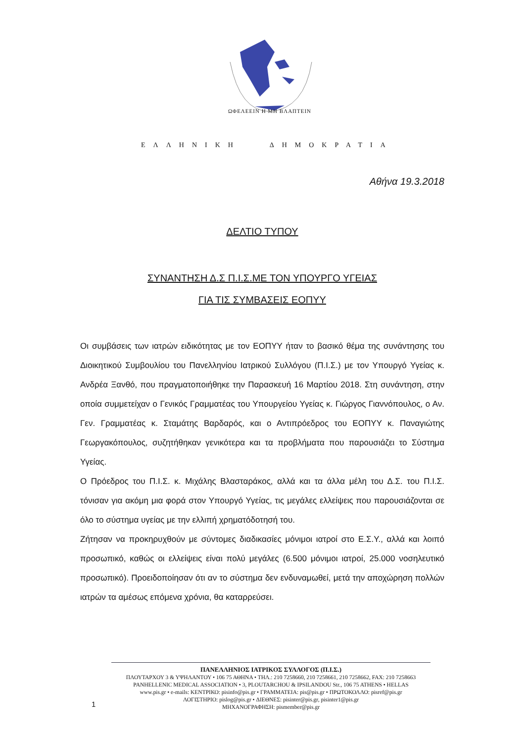ΩΦΕΛΕΕΙΝ Η ΜΗ ΒΛΑΠΤΕΙΝ
ΕΛΛΗΝΙΚΗ ΔΗΜΟΚΡΑΤΙΑ
Αθήνα 19.3.2018
ΔΕΛΤΙΟ ΤΥΠΟΥ
ΣΥΝΑΝΤΗΣΗ Δ.Σ Π.Ι.Σ.ΜΕ ΤΟΝ ΥΠΟΥΡΓΟ ΥΓΕΙΑΣ
ΓΙΑ ΤΙΣ ΣΥΜΒΑΣΕΙΣ ΕΟΠΥΥ
Οι συμβάσεις των ιατρών ειδικότητας με τον ΕΟΠΥΥ ήταν το βασικό θέμα της συνάντησης του Διοικητικού Συμβουλίου του Πανελληνίου Ιατρικού Συλλόγου (Π.Ι.Σ.) με τον Υπουργό Υγείας κ. Ανδρέα Ξανθό, που πραγματοποιήθηκε την Παρασκευή 16 Μαρτίου 2018. Στη συνάντηση, στην οποία συμμετείχαν ο Γενικός Γραμματέας του Υπουργείου Υγείας κ. Γιώργος Γιαννόπουλος, ο Αν. Γεν. Γραμματέας κ. Σταμάτης Βαρδαρός, και ο Αντιπρόεδρος του ΕΟΠΥΥ κ. Παναγιώτης Γεωργακόπουλος, συζητήθηκαν γενικότερα και τα προβλήματα που παρουσιάζει το Σύστημα Υγείας.
Ο Πρόεδρος του Π.Ι.Σ. κ. Μιχάλης Βλασταράκος, αλλά και τα άλλα μέλη του Δ.Σ. του Π.Ι.Σ. τόνισαν για ακόμη μια φορά στον Υπουργό Υγείας, τις μεγάλες ελλείψεις που παρουσιάζονται σε όλο το σύστημα υγείας με την ελλιπή χρηματόδοτησή του.
Ζήτησαν να προκηρυχθούν με σύντομες διαδικασίες μόνιμοι ιατροί στο Ε.Σ.Υ., αλλά και λοιπό προσωπικό, καθώς οι ελλείψεις είναι πολύ μεγάλες (6.500 μόνιμοι ιατροί, 25.000 νοσηλευτικό προσωπικό). Προειδοποίησαν ότι αν το σύστημα δεν ενδυναμωθεί, μετά την αποχώρηση πολλών ιατρών τα αμέσως επόμενα χρόνια, θα καταρρεύσει.
ΠΑΝΕΛΛΗΝΙΟΣ ΙΑΤΡΙΚΟΣ ΣΥΛΛΟΓΟΣ (Π.Ι.Σ.)
ΠΛΟΥΤΑΡΧΟΥ 3 & ΥΨΗΛΑΝΤΟΥ • 106 75 ΑΘΗΝΑ • ΤΗΛ.: 210 7258660, 210 7258661, 210 7258662, FAX: 210 7258663
PANHELLENIC MEDICAL ASSOCIATION • 3, PLOUTARCHOU & IPSILANDOU Str., 106 75 ATHENS • HELLAS
www.pis.gr • e-mails: ΚΕΝΤΡΙΚΟ: pisinfo@pis.gr • ΓΡΑΜΜΑΤΕΙΑ: pis@pis.gr • ΠΡΩΤΟΚΟΛΛΟ: pisref@pis.gr
ΛΟΓΙΣΤΗΡΙΟ: pislog@pis.gr • ΔΙΕΘΝΕΣ: pisinter@pis.gr, pisinter1@pis.gr
ΜΗΧΑΝΟΓΡΑΦΗΣΗ: pismember@pis.gr
1